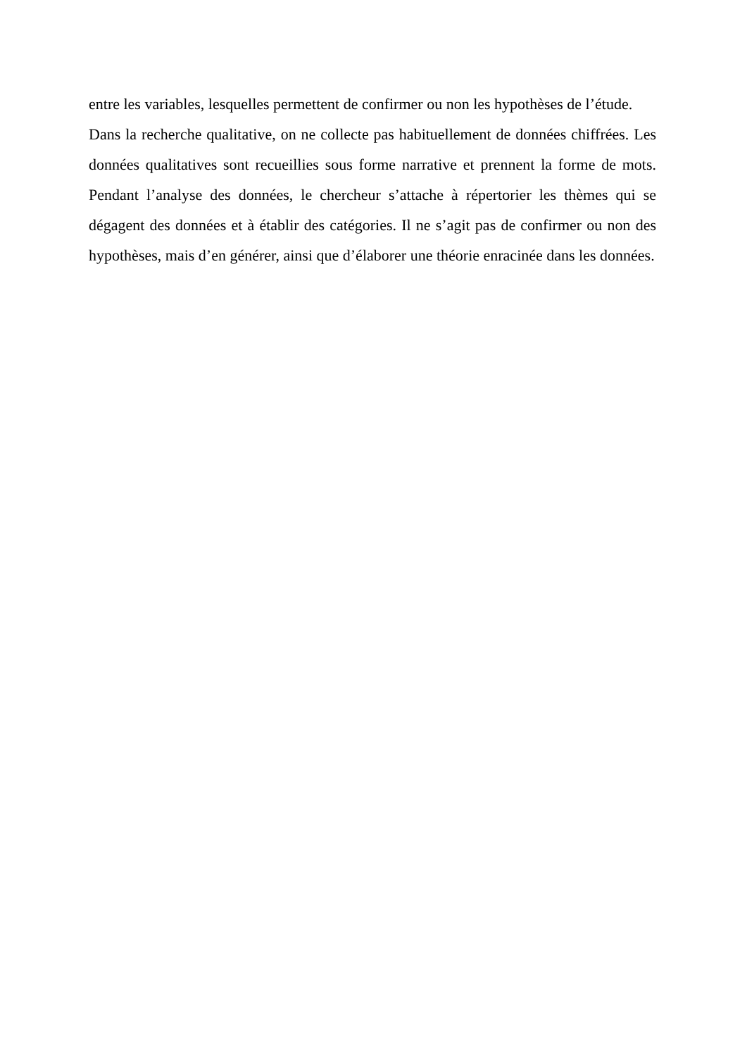entre les variables, lesquelles permettent de confirmer ou non les hypothèses de l’étude.
Dans la recherche qualitative, on ne collecte pas habituellement de données chiffrées. Les données qualitatives sont recueillies sous forme narrative et prennent la forme de mots. Pendant l’analyse des données, le chercheur s’attache à répertorier les thèmes qui se dégagent des données et à établir des catégories. Il ne s’agit pas de confirmer ou non des hypothèses, mais d’en générer, ainsi que d’élaborer une théorie enracinée dans les données.